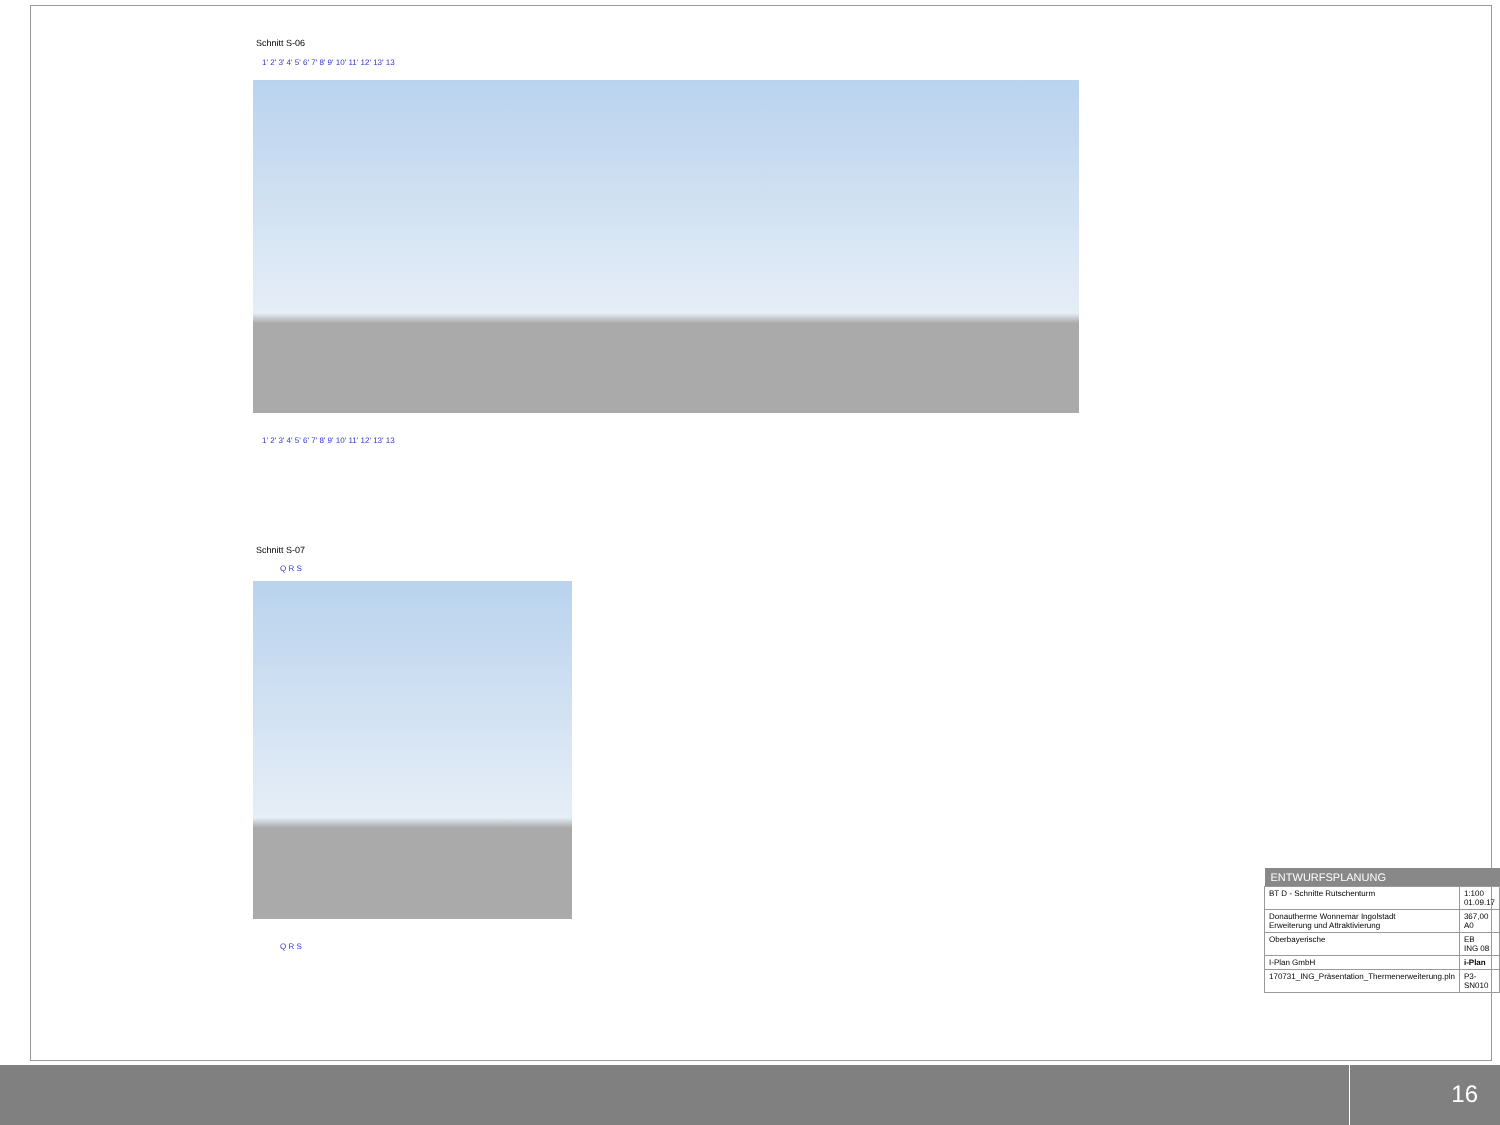Schnitt S-06
1' 2' 3' 4' 5' 6' 7' 8' 9' 10' 11' 12' 13' 13
1' 2' 3' 4' 5' 6' 7' 8' 9' 10' 11' 12' 13' 13
Schnitt S-07
Q R S
Q R S
| ENTWURFSPLANUNG | |
| --- | --- |
| BT D - Schnitte Rutschenturm | 1:100 01.09.17 |
| Donautherme Wonnemar Ingolstadt Erweiterung und Attraktivierung | 367,00 A0 |
| Oberbayerische | EB ING 08 |
| I-Plan GmbH | i-Plan |
| 170731_ING_Präsentation_Thermenerweiterung.pln | P3-SN010 |
16